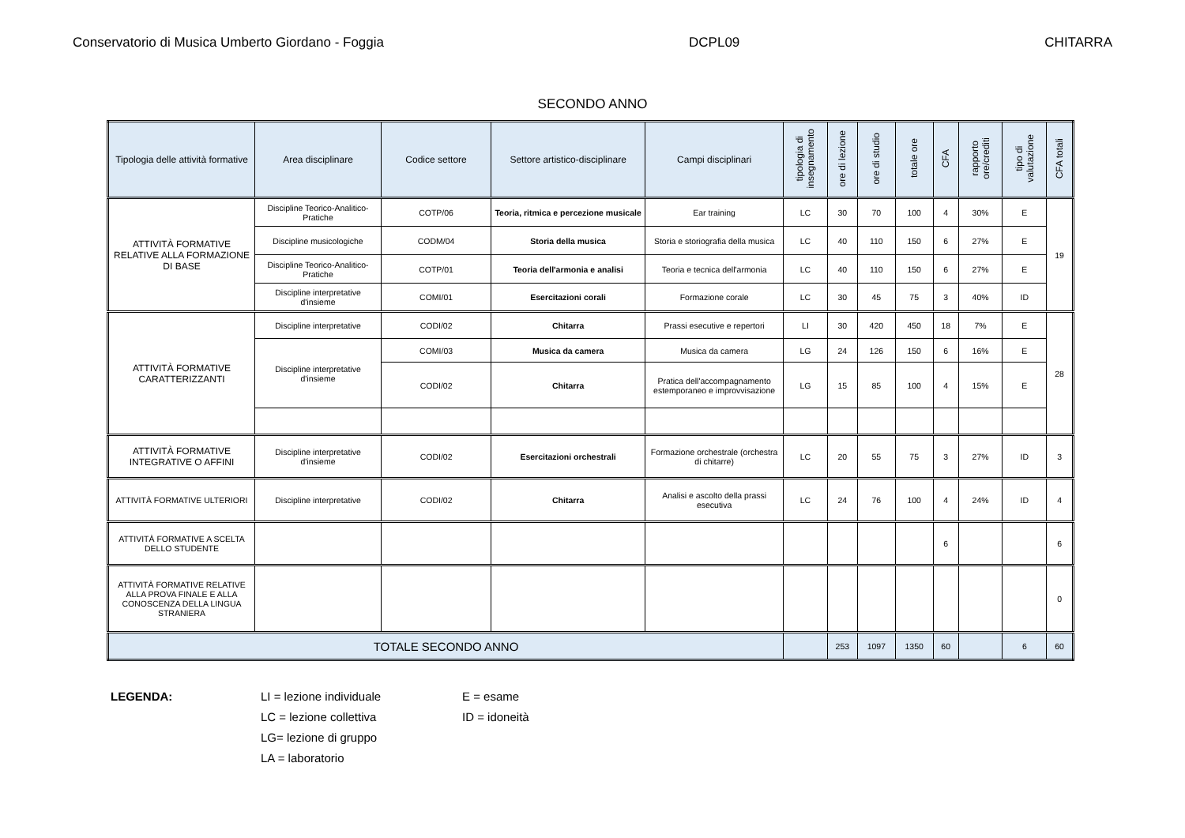Conservatorio di Musica Umberto Giordano - Foggia DCPL09 CHITARRA
SECONDO ANNO
| Tipologia delle attività formative | Area disciplinare | Codice settore | Settore artistico-disciplinare | Campi disciplinari | tipologia di insegnamento | ore di lezione | ore di studio | totale ore | CFA | rapporto ore/crediti | tipo di valutazione | CFA totali |
| --- | --- | --- | --- | --- | --- | --- | --- | --- | --- | --- | --- | --- |
| ATTIVITÀ FORMATIVE RELATIVE ALLA FORMAZIONE DI BASE | Discipline Teorico-Analitico-Pratiche | COTP/06 | Teoria, ritmica e percezione musicale | Ear training | LC | 30 | 70 | 100 | 4 | 30% | E | 19 |
| | Discipline musicologiche | CODM/04 | Storia della musica | Storia e storiografia della musica | LC | 40 | 110 | 150 | 6 | 27% | E | |
| | Discipline Teorico-Analitico-Pratiche | COTP/01 | Teoria dell'armonia e analisi | Teoria e tecnica dell'armonia | LC | 40 | 110 | 150 | 6 | 27% | E | |
| | Discipline interpretative d'insieme | COMI/01 | Esercitazioni corali | Formazione corale | LC | 30 | 45 | 75 | 3 | 40% | ID | |
| ATTIVITÀ FORMATIVE CARATTERIZZANTI | Discipline interpretative | CODI/02 | Chitarra | Prassi esecutive e repertori | LI | 30 | 420 | 450 | 18 | 7% | E | 28 |
| | Discipline interpretative d'insieme | COMI/03 | Musica da camera | Musica da camera | LG | 24 | 126 | 150 | 6 | 16% | E | |
| | | CODI/02 | Chitarra | Pratica dell'accompagnamento estemporaneo e improvvisazione | LG | 15 | 85 | 100 | 4 | 15% | E | |
| ATTIVITÀ FORMATIVE INTEGRATIVE O AFFINI | Discipline interpretative d'insieme | CODI/02 | Esercitazioni orchestrali | Formazione orchestrale (orchestra di chitarre) | LC | 20 | 55 | 75 | 3 | 27% | ID | 3 |
| ATTIVITÀ FORMATIVE ULTERIORI | Discipline interpretative | CODI/02 | Chitarra | Analisi e ascolto della prassi esecutiva | LC | 24 | 76 | 100 | 4 | 24% | ID | 4 |
| ATTIVITÀ FORMATIVE A SCELTA DELLO STUDENTE | | | | | | | | | 6 | | | 6 |
| ATTIVITÀ FORMATIVE RELATIVE ALLA PROVA FINALE E ALLA CONOSCENZA DELLA LINGUA STRANIERA | | | | | | | | | | | | 0 |
| TOTALE SECONDO ANNO | | | | | | 253 | 1097 | 1350 | 60 | | 6 | 60 |
LEGENDA: LI = lezione individuale
LC = lezione collettiva
LG= lezione di gruppo
LA = laboratorio
E = esame
ID = idoneità